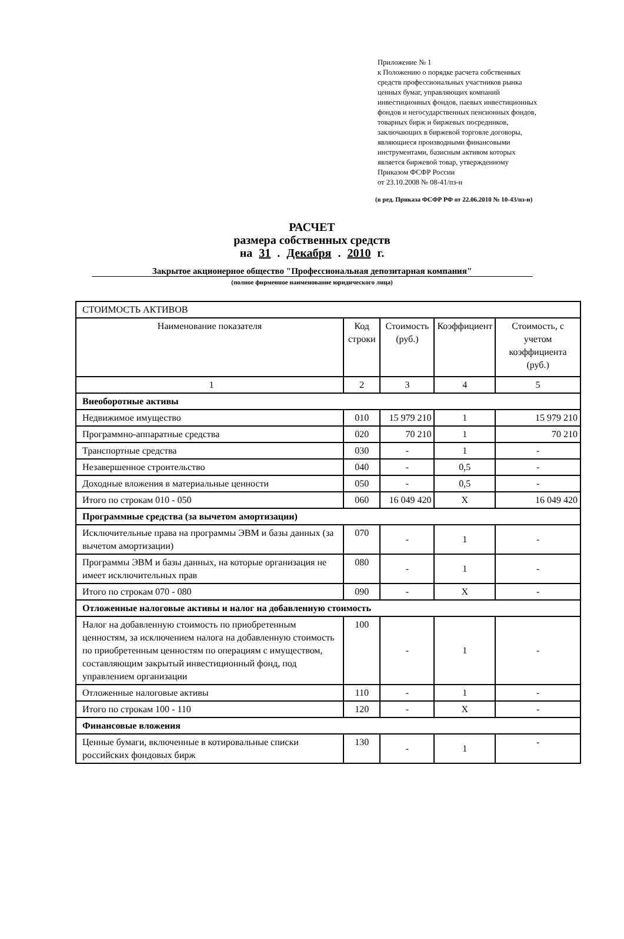Приложение № 1
к Положению о порядке расчета собственных
средств профессиональных участников рынка
ценных бумаг, управляющих компаний
инвестиционных фондов, паевых инвестиционных
фондов и негосударственных пенсионных фондов,
товарных бирж и биржевых посредников,
заключающих в биржевой торговле договоры,
являющиеся производными финансовыми
инструментами, базисным активом которых
является биржевой товар, утвержденному
Приказом ФСФР России
от 23.10.2008 № 08-41/пз-н
(в ред. Приказа ФСФР РФ от 22.06.2010 № 10-43/пз-н)
РАСЧЕТ
размера собственных средств
на 31 . Декабря . 2010 г.
Закрытое акционерное общество "Профессиональная депозитарная компания"
(полное фирменное наименование юридического лица)
| СТОИМОСТЬ АКТИВОВ | | | | |
| Наименование показателя | Код строки | Стоимость (руб.) | Коэффициент | Стоимость, с учетом коэффициента (руб.) |
| 1 | 2 | 3 | 4 | 5 |
| Внеоборотные активы | | | | |
| Недвижимое имущество | 010 | 15 979 210 | 1 | 15 979 210 |
| Программно-аппаратные средства | 020 | 70 210 | 1 | 70 210 |
| Транспортные средства | 030 | - | 1 | - |
| Незавершенное строительство | 040 | - | 0,5 | - |
| Доходные вложения в материальные ценности | 050 | - | 0,5 | - |
| Итого по строкам 010 - 050 | 060 | 16 049 420 | X | 16 049 420 |
| Программные средства (за вычетом амортизации) | | | | |
| Исключительные права на программы ЭВМ и базы данных (за вычетом амортизации) | 070 | - | 1 | - |
| Программы ЭВМ и базы данных, на которые организация не имеет исключительных прав | 080 | - | 1 | - |
| Итого по строкам 070 - 080 | 090 | - | X | - |
| Отложенные налоговые активы и налог на добавленную стоимость | | | | |
| Налог на добавленную стоимость по приобретенным ценностям, за исключением налога на добавленную стоимость по приобретенным ценностям по операциям с имуществом, составляющим закрытый инвестиционный фонд, под управлением организации | 100 | - | 1 | - |
| Отложенные налоговые активы | 110 | - | 1 | - |
| Итого по строкам 100 - 110 | 120 | - | X | - |
| Финансовые вложения | | | | |
| Ценные бумаги, включенные в котировальные списки российских фондовых бирж | 130 | - | 1 | - |